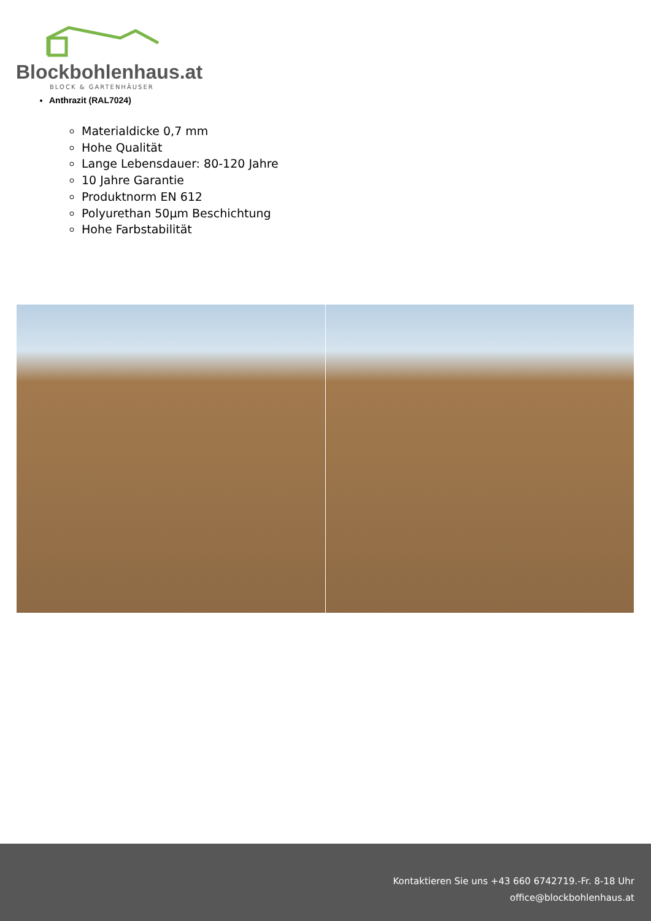Blockbohlenhaus.at
BLOCK & GARTENHÄUSER
Anthrazit (RAL7024)
Materialdicke 0,7 mm
Hohe Qualität
Lange Lebensdauer: 80-120 Jahre
10 Jahre Garantie
Produktnorm EN 612
Polyurethan 50µm Beschichtung
Hohe Farbstabilität
Kontaktieren Sie uns +43 660 6742719.-Fr. 8-18 Uhr
office@blockbohlenhaus.at